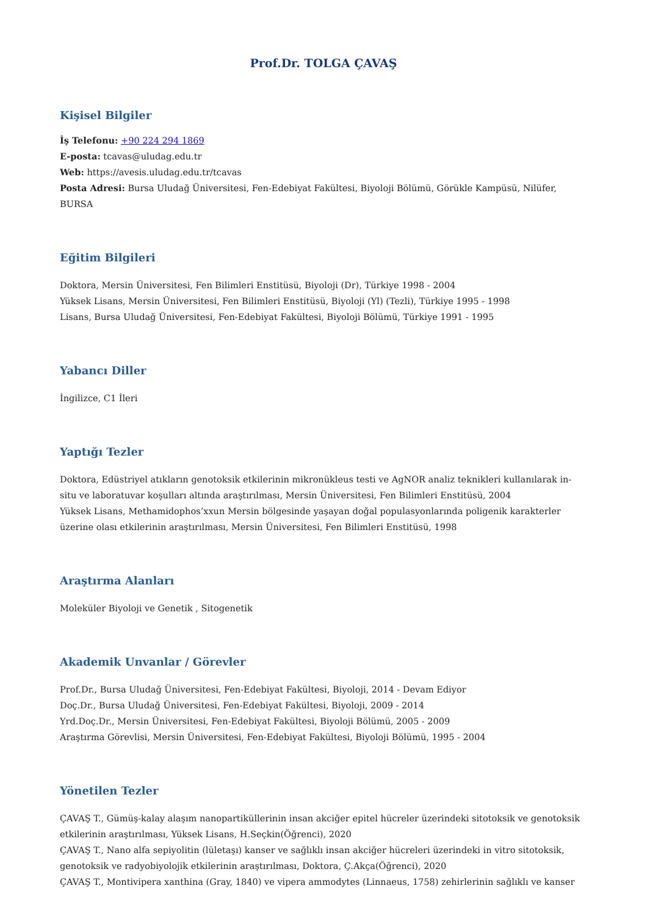Prof.Dr. TOLGA ÇAVAŞ
Kişisel Bilgiler
İş Telefonu: +90 224 294 1869
E-posta: tcavas@uludag.edu.tr
Web: https://avesis.uludag.edu.tr/tcavas
Posta Adresi: Bursa Uludağ Üniversitesi, Fen-Edebiyat Fakültesi, Biyoloji Bölümü, Görükle Kampüsü, Nilüfer, BURSA
Eğitim Bilgileri
Doktora, Mersin Üniversitesi, Fen Bilimleri Enstitüsü, Biyoloji (Dr), Türkiye 1998 - 2004
Yüksek Lisans, Mersin Üniversitesi, Fen Bilimleri Enstitüsü, Biyoloji (Yl) (Tezli), Türkiye 1995 - 1998
Lisans, Bursa Uludağ Üniversitesi, Fen-Edebiyat Fakültesi, Biyoloji Bölümü, Türkiye 1991 - 1995
Yabancı Diller
İngilizce, C1 İleri
Yaptığı Tezler
Doktora, Edüstriyel atıkların genotoksik etkilerinin mikronükleus testi ve AgNOR analiz teknikleri kullanılarak in-situ ve laboratuvar koşulları altında araştırılması, Mersin Üniversitesi, Fen Bilimleri Enstitüsü, 2004
Yüksek Lisans, Methamidophos’xxun Mersin bölgesinde yaşayan doğal populasyonlarında poligenik karakterler üzerine olası etkilerinin araştırılması, Mersin Üniversitesi, Fen Bilimleri Enstitüsü, 1998
Araştırma Alanları
Moleküler Biyoloji ve Genetik , Sitogenetik
Akademik Unvanlar / Görevler
Prof.Dr., Bursa Uludağ Üniversitesi, Fen-Edebiyat Fakültesi, Biyoloji, 2014 - Devam Ediyor
Doç.Dr., Bursa Uludağ Üniversitesi, Fen-Edebiyat Fakültesi, Biyoloji, 2009 - 2014
Yrd.Doç.Dr., Mersin Üniversitesi, Fen-Edebiyat Fakültesi, Biyoloji Bölümü, 2005 - 2009
Araştırma Görevlisi, Mersin Üniversitesi, Fen-Edebiyat Fakültesi, Biyoloji Bölümü, 1995 - 2004
Yönetilen Tezler
ÇAVAŞ T., Gümüş-kalay alaşım nanopartiküllerinin insan akciğer epitel hücreler üzerindeki sitotoksik ve genotoksik etkilerinin araştırılması, Yüksek Lisans, H.Seçkin(Öğrenci), 2020
ÇAVAŞ T., Nano alfa sepiyolitin (lületaşı) kanser ve sağlıklı insan akciğer hücreleri üzerindeki in vitro sitotoksik, genotoksik ve radyobiyolojik etkilerinin araştırılması, Doktora, Ç.Akça(Öğrenci), 2020
ÇAVAŞ T., Montivipera xanthina (Gray, 1840) ve vipera ammodytes (Linnaeus, 1758) zehirlerinin sağlıklı ve kanser